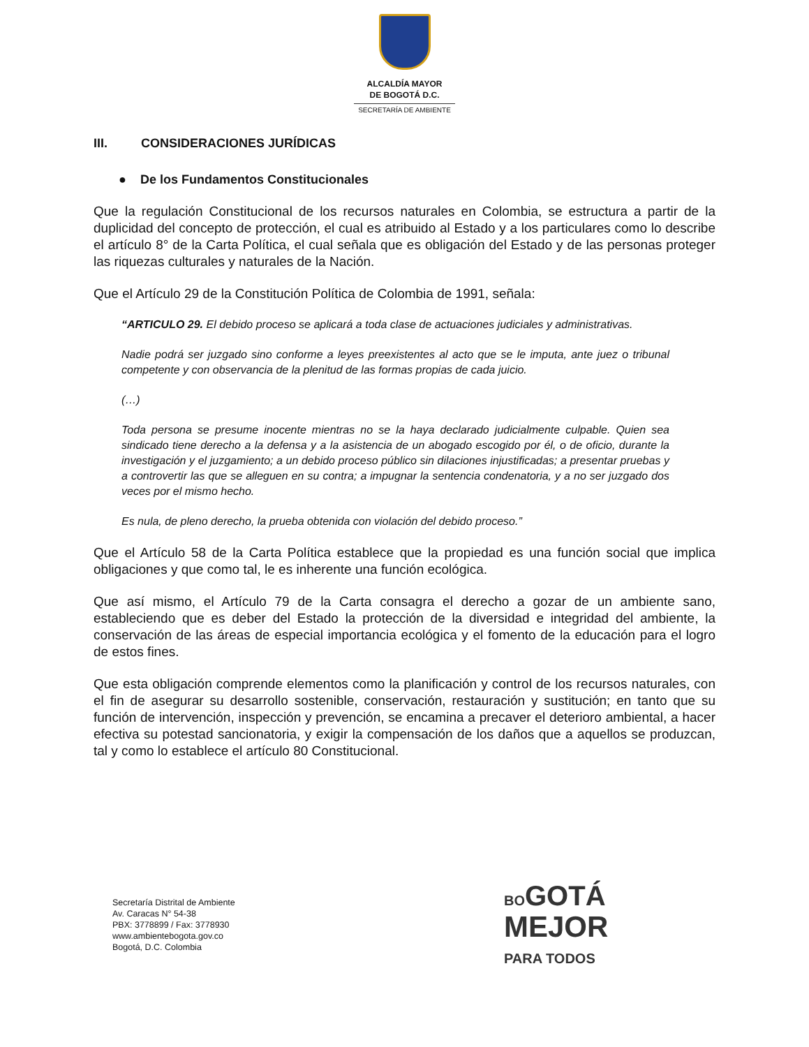ALCALDÍA MAYOR
DE BOGOTÁ D.C.
SECRETARÍA DE AMBIENTE
III. CONSIDERACIONES JURÍDICAS
● De los Fundamentos Constitucionales
Que la regulación Constitucional de los recursos naturales en Colombia, se estructura a partir de la duplicidad del concepto de protección, el cual es atribuido al Estado y a los particulares como lo describe el artículo 8° de la Carta Política, el cual señala que es obligación del Estado y de las personas proteger las riquezas culturales y naturales de la Nación.
Que el Artículo 29 de la Constitución Política de Colombia de 1991, señala:
“ARTICULO 29. El debido proceso se aplicará a toda clase de actuaciones judiciales y administrativas.
Nadie podrá ser juzgado sino conforme a leyes preexistentes al acto que se le imputa, ante juez o tribunal competente y con observancia de la plenitud de las formas propias de cada juicio.
(…)
Toda persona se presume inocente mientras no se la haya declarado judicialmente culpable. Quien sea sindicado tiene derecho a la defensa y a la asistencia de un abogado escogido por él, o de oficio, durante la investigación y el juzgamiento; a un debido proceso público sin dilaciones injustificadas; a presentar pruebas y a controvertir las que se alleguen en su contra; a impugnar la sentencia condenatoria, y a no ser juzgado dos veces por el mismo hecho.
Es nula, de pleno derecho, la prueba obtenida con violación del debido proceso.”
Que el Artículo 58 de la Carta Política establece que la propiedad es una función social que implica obligaciones y que como tal, le es inherente una función ecológica.
Que así mismo, el Artículo 79 de la Carta consagra el derecho a gozar de un ambiente sano, estableciendo que es deber del Estado la protección de la diversidad e integridad del ambiente, la conservación de las áreas de especial importancia ecológica y el fomento de la educación para el logro de estos fines.
Que esta obligación comprende elementos como la planificación y control de los recursos naturales, con el fin de asegurar su desarrollo sostenible, conservación, restauración y sustitución; en tanto que su función de intervención, inspección y prevención, se encamina a precaver el deterioro ambiental, a hacer efectiva su potestad sancionatoria, y exigir la compensación de los daños que a aquellos se produzcan, tal y como lo establece el artículo 80 Constitucional.
Secretaría Distrital de Ambiente
Av. Caracas N° 54-38
PBX: 3778899 / Fax: 3778930
www.ambientebogota.gov.co
Bogotá, D.C. Colombia
BO GOTÁ
MEJOR
PARA TODOS